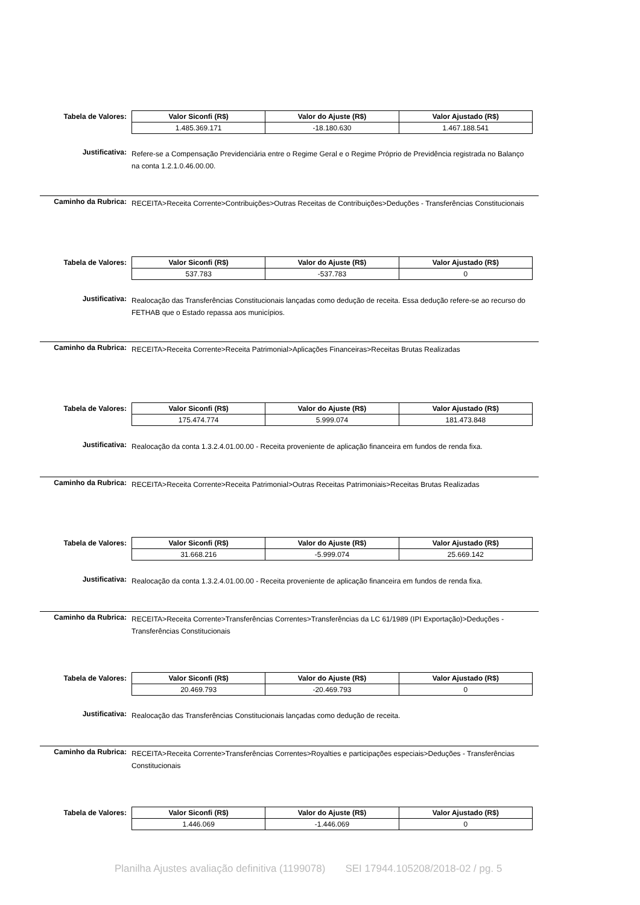Tabela de Valores:
| Valor Siconfi (R$) | Valor do Ajuste (R$) | Valor Ajustado (R$) |
| --- | --- | --- |
| 1.485.369.171 | -18.180.630 | 1.467.188.541 |
Justificativa:
Refere-se a Compensação Previdenciária entre o Regime Geral e o Regime Próprio de Previdência registrada no Balanço na conta 1.2.1.0.46.00.00.
Caminho da Rubrica:
RECEITA>Receita Corrente>Contribuições>Outras Receitas de Contribuições>Deduções - Transferências Constitucionais
Tabela de Valores:
| Valor Siconfi (R$) | Valor do Ajuste (R$) | Valor Ajustado (R$) |
| --- | --- | --- |
| 537.783 | -537.783 | 0 |
Justificativa:
Realocação das Transferências Constitucionais lançadas como dedução de receita. Essa dedução refere-se ao recurso do FETHAB que o Estado repassa aos municípios.
Caminho da Rubrica:
RECEITA>Receita Corrente>Receita Patrimonial>Aplicações Financeiras>Receitas Brutas Realizadas
Tabela de Valores:
| Valor Siconfi (R$) | Valor do Ajuste (R$) | Valor Ajustado (R$) |
| --- | --- | --- |
| 175.474.774 | 5.999.074 | 181.473.848 |
Justificativa:
Realocação da conta 1.3.2.4.01.00.00 - Receita proveniente de aplicação financeira em fundos de renda fixa.
Caminho da Rubrica:
RECEITA>Receita Corrente>Receita Patrimonial>Outras Receitas Patrimoniais>Receitas Brutas Realizadas
Tabela de Valores:
| Valor Siconfi (R$) | Valor do Ajuste (R$) | Valor Ajustado (R$) |
| --- | --- | --- |
| 31.668.216 | -5.999.074 | 25.669.142 |
Justificativa:
Realocação da conta 1.3.2.4.01.00.00 - Receita proveniente de aplicação financeira em fundos de renda fixa.
Caminho da Rubrica:
RECEITA>Receita Corrente>Transferências Correntes>Transferências da LC 61/1989 (IPI Exportação)>Deduções - Transferências Constitucionais
Tabela de Valores:
| Valor Siconfi (R$) | Valor do Ajuste (R$) | Valor Ajustado (R$) |
| --- | --- | --- |
| 20.469.793 | -20.469.793 | 0 |
Justificativa:
Realocação das Transferências Constitucionais lançadas como dedução de receita.
Caminho da Rubrica:
RECEITA>Receita Corrente>Transferências Correntes>Royalties e participações especiais>Deduções - Transferências Constitucionais
Tabela de Valores:
| Valor Siconfi (R$) | Valor do Ajuste (R$) | Valor Ajustado (R$) |
| --- | --- | --- |
| 1.446.069 | -1.446.069 | 0 |
Planilha Ajustes avaliação definitiva (1199078) SEI 17944.105208/2018-02 / pg. 5